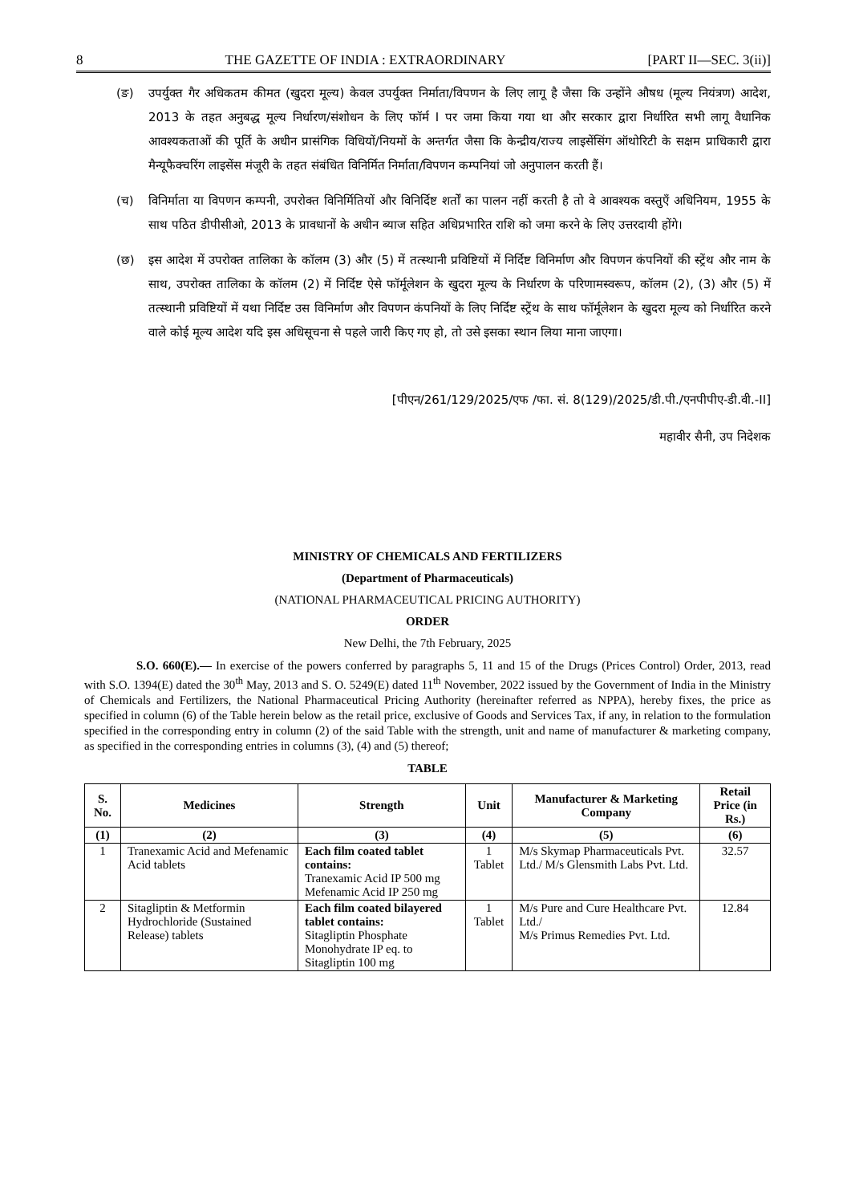8 THE GAZETTE OF INDIA : EXTRAORDINARY [PART II—SEC. 3(ii)]
(ङ) उपर्युक्त गैर अधिकतम कीमत (खुदरा मूल्य) केवल उपर्युक्त निर्माता/विपणन के लिए लागू है जैसा कि उन्होंने औषध (मूल्य नियंत्रण) आदेश, 2013 के तहत अनुबद्ध मूल्य निर्धारण/संशोधन के लिए फॉर्म I पर जमा किया गया था और सरकार द्वारा निर्धारित सभी लागू वैधानिक आवश्यकताओं की पूर्ति के अधीन प्रासंगिक विधियों/नियमों के अन्तर्गत जैसा कि केन्द्रीय/राज्य लाइसेंसिंग ऑथोरिटी के सक्षम प्राधिकारी द्वारा मैन्यूफैक्चरिंग लाइसेंस मंजूरी के तहत संबंधित विनिर्मित निर्माता/विपणन कम्पनियां जो अनुपालन करती हैं।
(च) विनिर्माता या विपणन कम्पनी, उपरोक्त विनिर्मितियों और विनिर्दिष्ट शर्तों का पालन नहीं करती है तो वे आवश्यक वस्तुएँ अधिनियम, 1955 के साथ पठित डीपीसीओ, 2013 के प्रावधानों के अधीन ब्याज सहित अधिप्रभारित राशि को जमा करने के लिए उत्तरदायी होंगे।
(छ) इस आदेश में उपरोक्त तालिका के कॉलम (3) और (5) में तत्स्थानी प्रविष्टियों में निर्दिष्ट विनिर्माण और विपणन कंपनियों की स्ट्रेंथ और नाम के साथ, उपरोक्त तालिका के कॉलम (2) में निर्दिष्ट ऐसे फॉर्मूलेशन के खुदरा मूल्य के निर्धारण के परिणामस्वरूप, कॉलम (2), (3) और (5) में तत्स्थानी प्रविष्टियों में यथा निर्दिष्ट उस विनिर्माण और विपणन कंपनियों के लिए निर्दिष्ट स्ट्रेंथ के साथ फॉर्मूलेशन के खुदरा मूल्य को निर्धारित करने वाले कोई मूल्य आदेश यदि इस अधिसूचना से पहले जारी किए गए हो, तो उसे इसका स्थान लिया माना जाएगा।
[पीएन/261/129/2025/एफ /फा. सं. 8(129)/2025/डी.पी./एनपीपीए-डी.वी.-II]
महावीर सैनी, उप निदेशक
MINISTRY OF CHEMICALS AND FERTILIZERS
(Department of Pharmaceuticals)
(NATIONAL PHARMACEUTICAL PRICING AUTHORITY)
ORDER
New Delhi, the 7th February, 2025
S.O. 660(E).— In exercise of the powers conferred by paragraphs 5, 11 and 15 of the Drugs (Prices Control) Order, 2013, read with S.O. 1394(E) dated the 30<sup>th</sup> May, 2013 and S. O. 5249(E) dated 11<sup>th</sup> November, 2022 issued by the Government of India in the Ministry of Chemicals and Fertilizers, the National Pharmaceutical Pricing Authority (hereinafter referred as NPPA), hereby fixes, the price as specified in column (6) of the Table herein below as the retail price, exclusive of Goods and Services Tax, if any, in relation to the formulation specified in the corresponding entry in column (2) of the said Table with the strength, unit and name of manufacturer & marketing company, as specified in the corresponding entries in columns (3), (4) and (5) thereof;
TABLE
| S. No. | Medicines | Strength | Unit | Manufacturer & Marketing Company | Retail Price (in Rs.) |
| --- | --- | --- | --- | --- | --- |
| (1) | (2) | (3) | (4) | (5) | (6) |
| 1 | Tranexamic Acid and Mefenamic Acid tablets | Each film coated tablet contains: Tranexamic Acid IP 500 mg Mefenamic Acid IP 250 mg | 1 Tablet | M/s Skymap Pharmaceuticals Pvt. Ltd./ M/s Glensmith Labs Pvt. Ltd. | 32.57 |
| 2 | Sitagliptin & Metformin Hydrochloride (Sustained Release) tablets | Each film coated bilayered tablet contains: Sitagliptin Phosphate Monohydrate IP eq. to Sitagliptin 100 mg | 1 Tablet | M/s Pure and Cure Healthcare Pvt. Ltd./ M/s Primus Remedies Pvt. Ltd. | 12.84 |